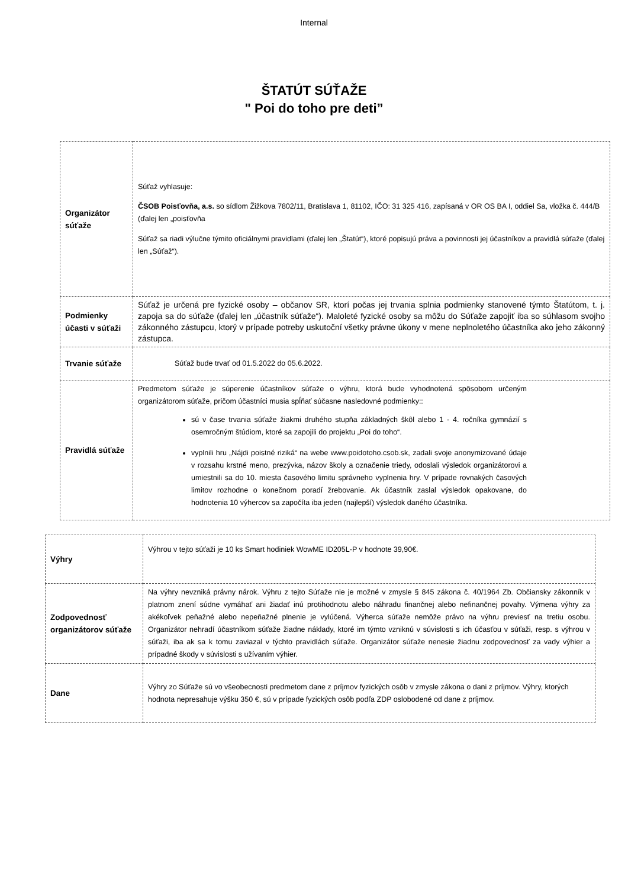Internal
ŠTATÚT SÚŤAŽE
" Poi do toho pre deti”
| Organizátor súťaže | Súťaž vyhlasuje: ČSOB Poisťovňa, a.s. so sídlom Žižkova 7802/11, Bratislava 1, 81102, IČO: 31 325 416, zapísaná v OR OS BA I, oddiel Sa, vložka č. 444/B (ďalej len „poisťovňa Súťaž sa riadi výlučne týmito oficiálnymi pravidlami (ďalej len „Štatút“), ktoré popisujú práva a povinnosti jej účastníkov a pravidlá súťaže (ďalej len „Súťaž“). |
| Podmienky účasti v súťaži | Súťaž je určená pre fyzické osoby – občanov SR, ktorí počas jej trvania splnia podmienky stanovené týmto Štatútom, t. j. zapoja sa do súťaže (ďalej len „účastník súťaže“). Maloleté fyzické osoby sa môžu do Súťaže zapojiť iba so súhlasom svojho zákonného zástupcu, ktorý v prípade potreby uskutoční všetky právne úkony v mene neplnoletého účastníka ako jeho zákonný zástupca. |
| Trvanie súťaže | Súťaž bude trvať od 01.5.2022 do 05.6.2022. |
| Pravidlá súťaže | Predmetom súťaže je súperenie účastníkov súťaže o výhru, ktorá bude vyhodnotená spôsobom určeným organizátorom súťaže, pričom účastníci musia spĺňať súčasne nasledovné podmienky:: sú v čase trvania súťaže žiakmi druhého stupňa základných škôl alebo 1 - 4. ročníka gymnázií s osemročným štúdiom, ktoré sa zapojili do projektu „Poi do toho“. vyplnili hru „Nájdi poistné riziká“ na webe www.poidotoho.csob.sk, zadali svoje anonymizované údaje v rozsahu krstné meno, prezývka, názov školy a označenie triedy, odoslali výsledok organizátorovi a umiestnili sa do 10. miesta časového limitu správneho vyplnenia hry. V prípade rovnakých časových limitov rozhodne o konečnom poradí žrebovanie. Ak účastník zaslal výsledok opakovane, do hodnotenia 10 výhercov sa započíta iba jeden (najlepší) výsledok daného účastníka. |
| Výhry | Výhrou v tejto súťaži je 10 ks Smart hodiniek WowME ID205L-P v hodnote 39,90€. |
| Zodpovednosť organizátorov súťaže | Na výhry nevzniká právny nárok. Výhru z tejto Súťaže nie je možné v zmysle § 845 zákona č. 40/1964 Zb. Občiansky zákonník v platnom znení súdne vymáhať ani žiadať inú protihodnotu alebo náhradu finančnej alebo nefinančnej povahy. Výmena výhry za akékoľvek peňažné alebo nepeňažné plnenie je vylúčená. Výherca súťaže nemôže právo na výhru previesť na tretiu osobu. Organizátor nehradí účastníkom súťaže žiadne náklady, ktoré im týmto vzniknú v súvislosti s ich účasťou v súťaži, resp. s výhrou v súťaži, iba ak sa k tomu zaviazal v týchto pravidlách súťaže. Organizátor súťaže nenesie žiadnu zodpovednosť za vady výhier a prípadné škody v súvislosti s užívaním výhier. |
| Dane | Výhry zo Súťaže sú vo všeobecnosti predmetom dane z príjmov fyzických osôb v zmysle zákona o dani z príjmov. Výhry, ktorých hodnota nepresahuje výšku 350 €, sú v prípade fyzických osôb podľa ZDP oslobodené od dane z príjmov. |